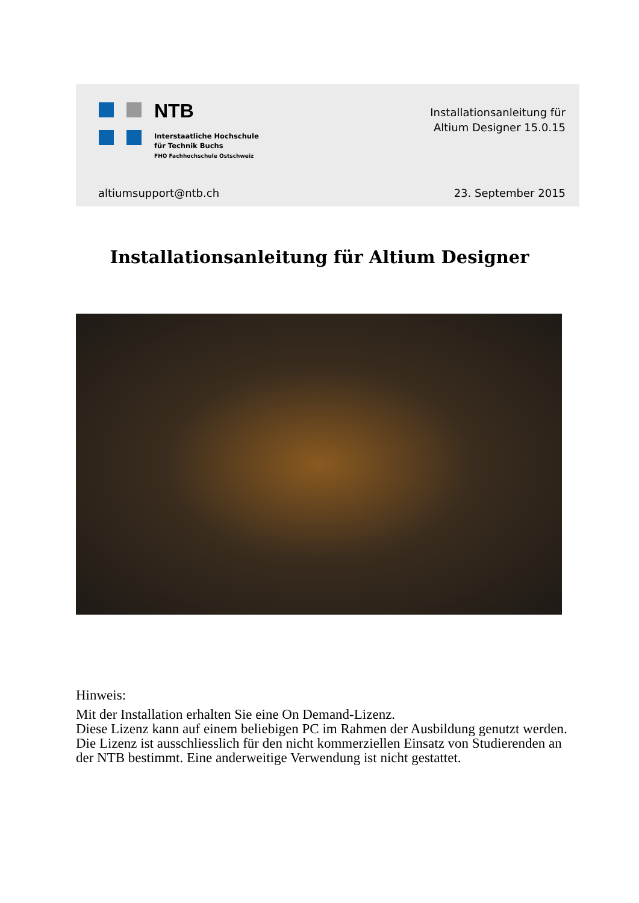NTB
Interstaatliche Hochschule
für Technik Buchs
FHO Fachhochschule Ostschweiz
Installationsanleitung für
Altium Designer 15.0.15
altiumsupport@ntb.ch 23. September 2015
Installationsanleitung für Altium Designer
Hinweis:
Mit der Installation erhalten Sie eine On Demand-Lizenz.
Diese Lizenz kann auf einem beliebigen PC im Rahmen der Ausbildung genutzt werden. Die Lizenz ist ausschliesslich für den nicht kommerziellen Einsatz von Studierenden an der NTB bestimmt. Eine anderweitige Verwendung ist nicht gestattet.